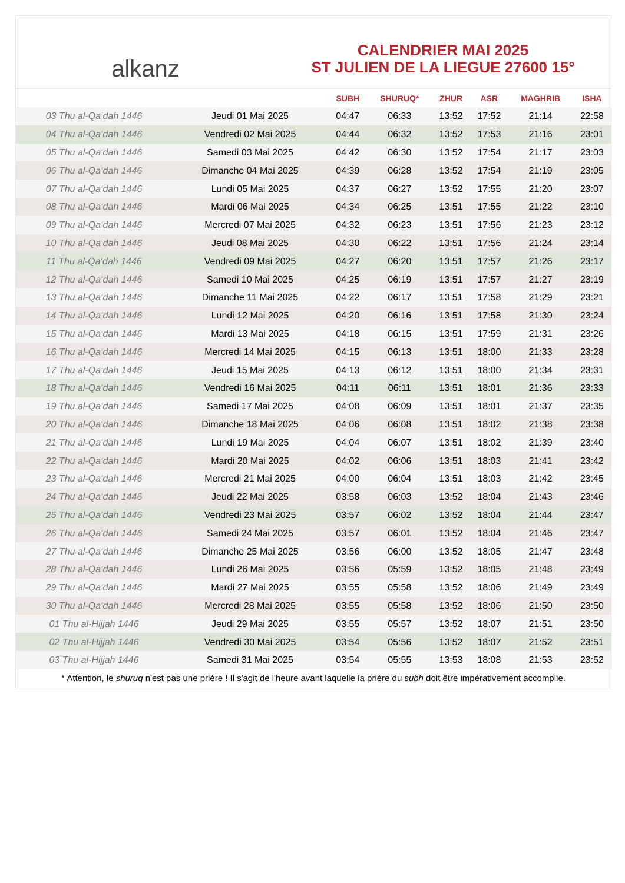alkanz
CALENDRIER MAI 2025
ST JULIEN DE LA LIEGUE 27600 15°
| | | SUBH | SHURUQ* | ZHUR | ASR | MAGHRIB | ISHA |
| --- | --- | --- | --- | --- | --- | --- | --- |
| 03 Thu al-Qa‘dah 1446 | Jeudi 01 Mai 2025 | 04:47 | 06:33 | 13:52 | 17:52 | 21:14 | 22:58 |
| 04 Thu al-Qa‘dah 1446 | Vendredi 02 Mai 2025 | 04:44 | 06:32 | 13:52 | 17:53 | 21:16 | 23:01 |
| 05 Thu al-Qa‘dah 1446 | Samedi 03 Mai 2025 | 04:42 | 06:30 | 13:52 | 17:54 | 21:17 | 23:03 |
| 06 Thu al-Qa‘dah 1446 | Dimanche 04 Mai 2025 | 04:39 | 06:28 | 13:52 | 17:54 | 21:19 | 23:05 |
| 07 Thu al-Qa‘dah 1446 | Lundi 05 Mai 2025 | 04:37 | 06:27 | 13:52 | 17:55 | 21:20 | 23:07 |
| 08 Thu al-Qa‘dah 1446 | Mardi 06 Mai 2025 | 04:34 | 06:25 | 13:51 | 17:55 | 21:22 | 23:10 |
| 09 Thu al-Qa‘dah 1446 | Mercredi 07 Mai 2025 | 04:32 | 06:23 | 13:51 | 17:56 | 21:23 | 23:12 |
| 10 Thu al-Qa‘dah 1446 | Jeudi 08 Mai 2025 | 04:30 | 06:22 | 13:51 | 17:56 | 21:24 | 23:14 |
| 11 Thu al-Qa‘dah 1446 | Vendredi 09 Mai 2025 | 04:27 | 06:20 | 13:51 | 17:57 | 21:26 | 23:17 |
| 12 Thu al-Qa‘dah 1446 | Samedi 10 Mai 2025 | 04:25 | 06:19 | 13:51 | 17:57 | 21:27 | 23:19 |
| 13 Thu al-Qa‘dah 1446 | Dimanche 11 Mai 2025 | 04:22 | 06:17 | 13:51 | 17:58 | 21:29 | 23:21 |
| 14 Thu al-Qa‘dah 1446 | Lundi 12 Mai 2025 | 04:20 | 06:16 | 13:51 | 17:58 | 21:30 | 23:24 |
| 15 Thu al-Qa‘dah 1446 | Mardi 13 Mai 2025 | 04:18 | 06:15 | 13:51 | 17:59 | 21:31 | 23:26 |
| 16 Thu al-Qa‘dah 1446 | Mercredi 14 Mai 2025 | 04:15 | 06:13 | 13:51 | 18:00 | 21:33 | 23:28 |
| 17 Thu al-Qa‘dah 1446 | Jeudi 15 Mai 2025 | 04:13 | 06:12 | 13:51 | 18:00 | 21:34 | 23:31 |
| 18 Thu al-Qa‘dah 1446 | Vendredi 16 Mai 2025 | 04:11 | 06:11 | 13:51 | 18:01 | 21:36 | 23:33 |
| 19 Thu al-Qa‘dah 1446 | Samedi 17 Mai 2025 | 04:08 | 06:09 | 13:51 | 18:01 | 21:37 | 23:35 |
| 20 Thu al-Qa‘dah 1446 | Dimanche 18 Mai 2025 | 04:06 | 06:08 | 13:51 | 18:02 | 21:38 | 23:38 |
| 21 Thu al-Qa‘dah 1446 | Lundi 19 Mai 2025 | 04:04 | 06:07 | 13:51 | 18:02 | 21:39 | 23:40 |
| 22 Thu al-Qa‘dah 1446 | Mardi 20 Mai 2025 | 04:02 | 06:06 | 13:51 | 18:03 | 21:41 | 23:42 |
| 23 Thu al-Qa‘dah 1446 | Mercredi 21 Mai 2025 | 04:00 | 06:04 | 13:51 | 18:03 | 21:42 | 23:45 |
| 24 Thu al-Qa‘dah 1446 | Jeudi 22 Mai 2025 | 03:58 | 06:03 | 13:52 | 18:04 | 21:43 | 23:46 |
| 25 Thu al-Qa‘dah 1446 | Vendredi 23 Mai 2025 | 03:57 | 06:02 | 13:52 | 18:04 | 21:44 | 23:47 |
| 26 Thu al-Qa‘dah 1446 | Samedi 24 Mai 2025 | 03:57 | 06:01 | 13:52 | 18:04 | 21:46 | 23:47 |
| 27 Thu al-Qa‘dah 1446 | Dimanche 25 Mai 2025 | 03:56 | 06:00 | 13:52 | 18:05 | 21:47 | 23:48 |
| 28 Thu al-Qa‘dah 1446 | Lundi 26 Mai 2025 | 03:56 | 05:59 | 13:52 | 18:05 | 21:48 | 23:49 |
| 29 Thu al-Qa‘dah 1446 | Mardi 27 Mai 2025 | 03:55 | 05:58 | 13:52 | 18:06 | 21:49 | 23:49 |
| 30 Thu al-Qa‘dah 1446 | Mercredi 28 Mai 2025 | 03:55 | 05:58 | 13:52 | 18:06 | 21:50 | 23:50 |
| 01 Thu al-Hijjah 1446 | Jeudi 29 Mai 2025 | 03:55 | 05:57 | 13:52 | 18:07 | 21:51 | 23:50 |
| 02 Thu al-Hijjah 1446 | Vendredi 30 Mai 2025 | 03:54 | 05:56 | 13:52 | 18:07 | 21:52 | 23:51 |
| 03 Thu al-Hijjah 1446 | Samedi 31 Mai 2025 | 03:54 | 05:55 | 13:53 | 18:08 | 21:53 | 23:52 |
* Attention, le shuruq n'est pas une prière ! Il s'agit de l'heure avant laquelle la prière du subh doit être impérativement accomplie.